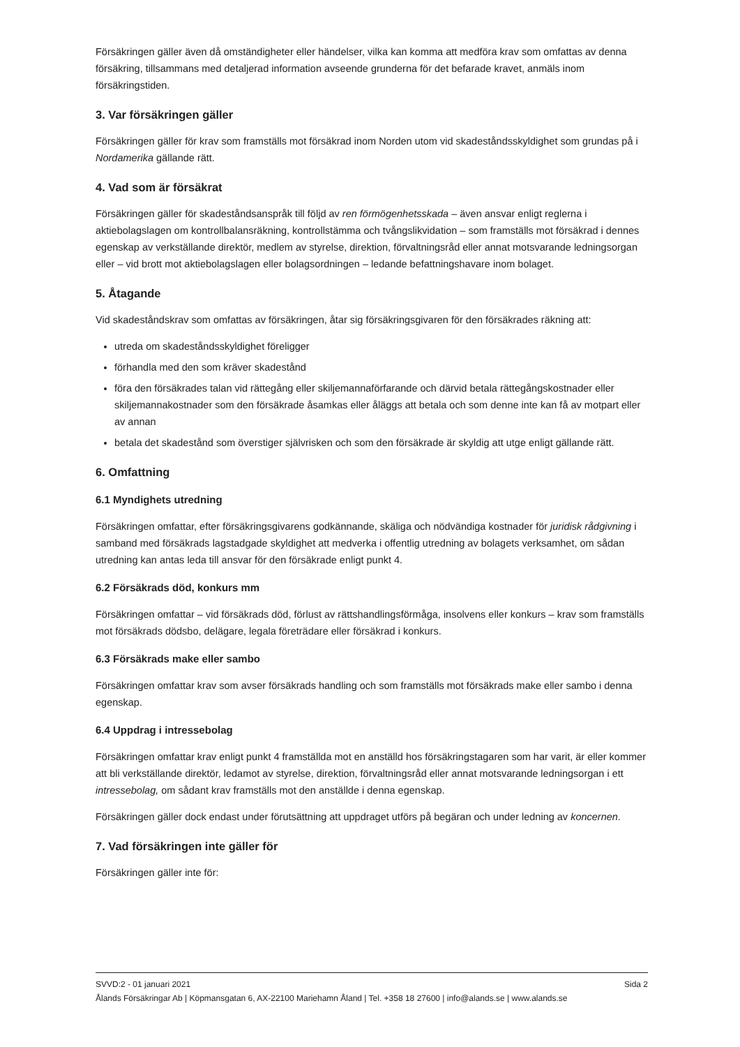Försäkringen gäller även då omständigheter eller händelser, vilka kan komma att medföra krav som omfattas av denna försäkring, tillsammans med detaljerad information avseende grunderna för det befarade kravet, anmäls inom försäkringstiden.
3. Var försäkringen gäller
Försäkringen gäller för krav som framställs mot försäkrad inom Norden utom vid skadeståndsskyldighet som grundas på i Nordamerika gällande rätt.
4. Vad som är försäkrat
Försäkringen gäller för skadeståndsanspråk till följd av ren förmögenhetsskada – även ansvar enligt reglerna i aktiebolagslagen om kontrollbalansräkning, kontrollstämma och tvångslikvidation – som framställs mot försäkrad i dennes egenskap av verkställande direktör, medlem av styrelse, direktion, förvaltningsråd eller annat motsvarande ledningsorgan eller – vid brott mot aktiebolagslagen eller bolagsordningen – ledande befattningshavare inom bolaget.
5. Åtagande
Vid skadeståndskrav som omfattas av försäkringen, åtar sig försäkringsgivaren för den försäkrades räkning att:
utreda om skadeståndsskyldighet föreligger
förhandla med den som kräver skadestånd
föra den försäkrades talan vid rättegång eller skiljemannaförfarande och därvid betala rättegångskostnader eller skiljemannakostnader som den försäkrade åsamkas eller åläggs att betala och som denne inte kan få av motpart eller av annan
betala det skadestånd som överstiger självrisken och som den försäkrade är skyldig att utge enligt gällande rätt.
6. Omfattning
6.1 Myndighets utredning
Försäkringen omfattar, efter försäkringsgivarens godkännande, skäliga och nödvändiga kostnader för juridisk rådgivning i samband med försäkrads lagstadgade skyldighet att medverka i offentlig utredning av bolagets verksamhet, om sådan utredning kan antas leda till ansvar för den försäkrade enligt punkt 4.
6.2 Försäkrads död, konkurs mm
Försäkringen omfattar – vid försäkrads död, förlust av rättshandlingsförmåga, insolvens eller konkurs – krav som framställs mot försäkrads dödsbo, delägare, legala företrädare eller försäkrad i konkurs.
6.3 Försäkrads make eller sambo
Försäkringen omfattar krav som avser försäkrads handling och som framställs mot försäkrads make eller sambo i denna egenskap.
6.4 Uppdrag i intressebolag
Försäkringen omfattar krav enligt punkt 4 framställda mot en anställd hos försäkringstagaren som har varit, är eller kommer att bli verkställande direktör, ledamot av styrelse, direktion, förvaltningsråd eller annat motsvarande ledningsorgan i ett intressebolag, om sådant krav framställs mot den anställde i denna egenskap.
Försäkringen gäller dock endast under förutsättning att uppdraget utförs på begäran och under ledning av koncernen.
7. Vad försäkringen inte gäller för
Försäkringen gäller inte för:
SVVD:2 - 01 januari 2021 Sida 2
Ålands Försäkringar Ab | Köpmansgatan 6, AX-22100 Mariehamn Åland | Tel. +358 18 27600 | info@alands.se | www.alands.se